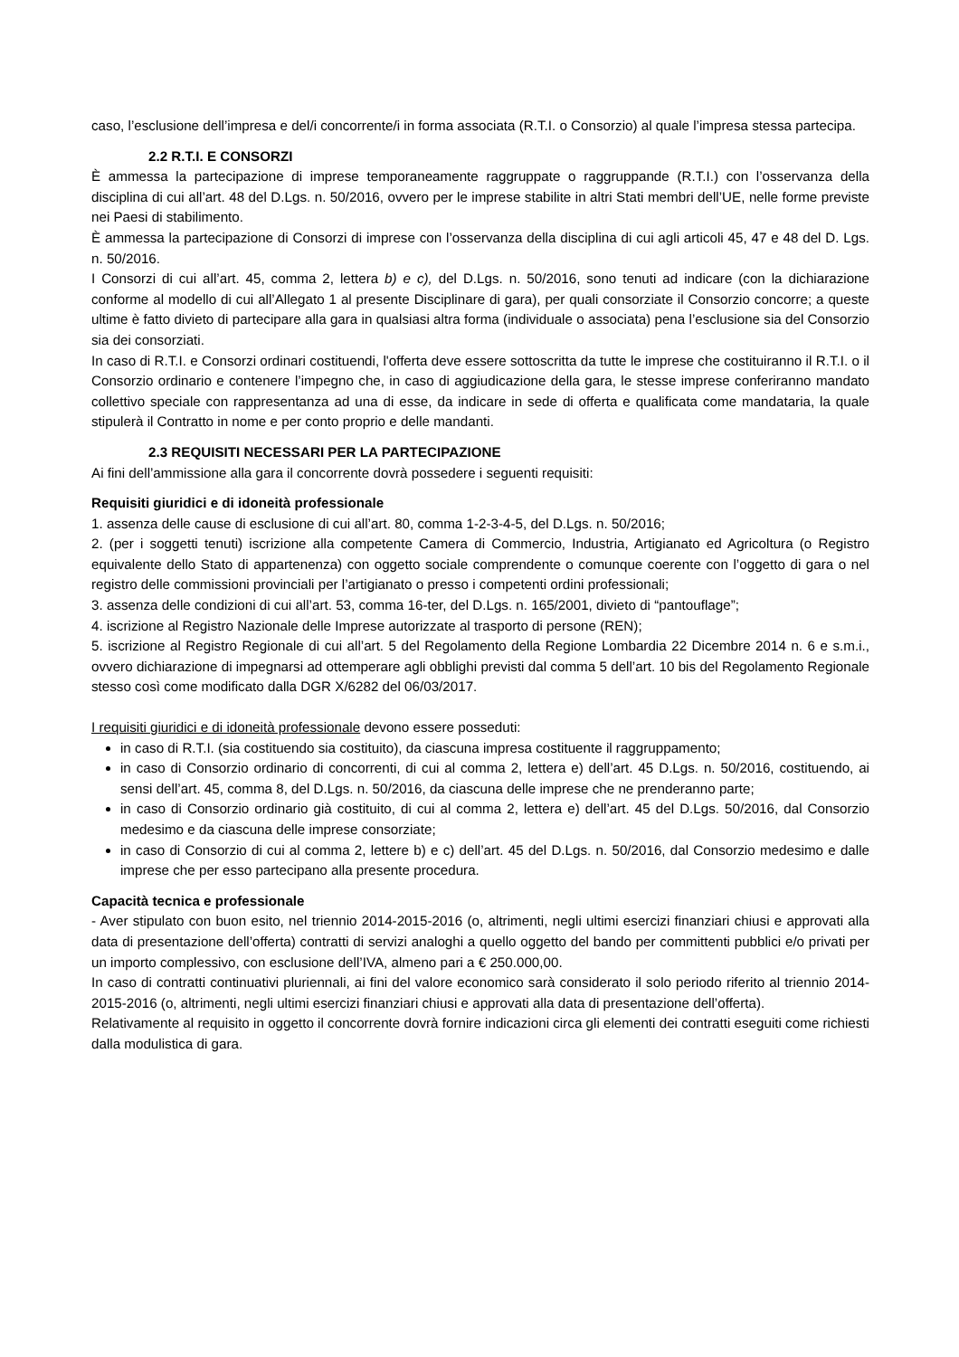caso, l’esclusione dell’impresa e del/i concorrente/i in forma associata (R.T.I. o Consorzio) al quale l’impresa stessa partecipa.
2.2 R.T.I. E CONSORZI
È ammessa la partecipazione di imprese temporaneamente raggruppate o raggruppande (R.T.I.) con l’osservanza della disciplina di cui all’art. 48 del D.Lgs. n. 50/2016, ovvero per le imprese stabilite in altri Stati membri dell’UE, nelle forme previste nei Paesi di stabilimento.
È ammessa la partecipazione di Consorzi di imprese con l’osservanza della disciplina di cui agli articoli 45, 47 e 48 del D. Lgs. n. 50/2016.
I Consorzi di cui all’art. 45, comma 2, lettera b) e c), del D.Lgs. n. 50/2016, sono tenuti ad indicare (con la dichiarazione conforme al modello di cui all’Allegato 1 al presente Disciplinare di gara), per quali consorziate il Consorzio concorre; a queste ultime è fatto divieto di partecipare alla gara in qualsiasi altra forma (individuale o associata) pena l’esclusione sia del Consorzio sia dei consorziati.
In caso di R.T.I. e Consorzi ordinari costituendi, l'offerta deve essere sottoscritta da tutte le imprese che costituiranno il R.T.I. o il Consorzio ordinario e contenere l’impegno che, in caso di aggiudicazione della gara, le stesse imprese conferiranno mandato collettivo speciale con rappresentanza ad una di esse, da indicare in sede di offerta e qualificata come mandataria, la quale stipulerà il Contratto in nome e per conto proprio e delle mandanti.
2.3 REQUISITI NECESSARI PER LA PARTECIPAZIONE
Ai fini dell’ammissione alla gara il concorrente dovrà possedere i seguenti requisiti:
Requisiti giuridici e di idoneità professionale
1. assenza delle cause di esclusione di cui all’art. 80, comma 1-2-3-4-5, del D.Lgs. n. 50/2016;
2. (per i soggetti tenuti) iscrizione alla competente Camera di Commercio, Industria, Artigianato ed Agricoltura (o Registro equivalente dello Stato di appartenenza) con oggetto sociale comprendente o comunque coerente con l’oggetto di gara o nel registro delle commissioni provinciali per l’artigianato o presso i competenti ordini professionali;
3. assenza delle condizioni di cui all’art. 53, comma 16-ter, del D.Lgs. n. 165/2001, divieto di “pantouflage”;
4. iscrizione al Registro Nazionale delle Imprese autorizzate al trasporto di persone (REN);
5. iscrizione al Registro Regionale di cui all’art. 5 del Regolamento della Regione Lombardia 22 Dicembre 2014 n. 6 e s.m.i., ovvero dichiarazione di impegnarsi ad ottemperare agli obblighi previsti dal comma 5 dell’art. 10 bis del Regolamento Regionale stesso così come modificato dalla DGR X/6282 del 06/03/2017.
I requisiti giuridici e di idoneità professionale devono essere posseduti:
in caso di R.T.I. (sia costituendo sia costituito), da ciascuna impresa costituente il raggruppamento;
in caso di Consorzio ordinario di concorrenti, di cui al comma 2, lettera e) dell’art. 45 D.Lgs. n. 50/2016, costituendo, ai sensi dell’art. 45, comma 8, del D.Lgs. n. 50/2016, da ciascuna delle imprese che ne prenderanno parte;
in caso di Consorzio ordinario già costituito, di cui al comma 2, lettera e) dell’art. 45 del D.Lgs. 50/2016, dal Consorzio medesimo e da ciascuna delle imprese consorziate;
in caso di Consorzio di cui al comma 2, lettere b) e c) dell’art. 45 del D.Lgs. n. 50/2016, dal Consorzio medesimo e dalle imprese che per esso partecipano alla presente procedura.
Capacità tecnica e professionale
- Aver stipulato con buon esito, nel triennio 2014-2015-2016 (o, altrimenti, negli ultimi esercizi finanziari chiusi e approvati alla data di presentazione dell’offerta) contratti di servizi analoghi a quello oggetto del bando per committenti pubblici e/o privati per un importo complessivo, con esclusione dell’IVA, almeno pari a € 250.000,00.
In caso di contratti continuativi pluriennali, ai fini del valore economico sarà considerato il solo periodo riferito al triennio 2014-2015-2016 (o, altrimenti, negli ultimi esercizi finanziari chiusi e approvati alla data di presentazione dell’offerta).
Relativamente al requisito in oggetto il concorrente dovrà fornire indicazioni circa gli elementi dei contratti eseguiti come richiesti dalla modulistica di gara.